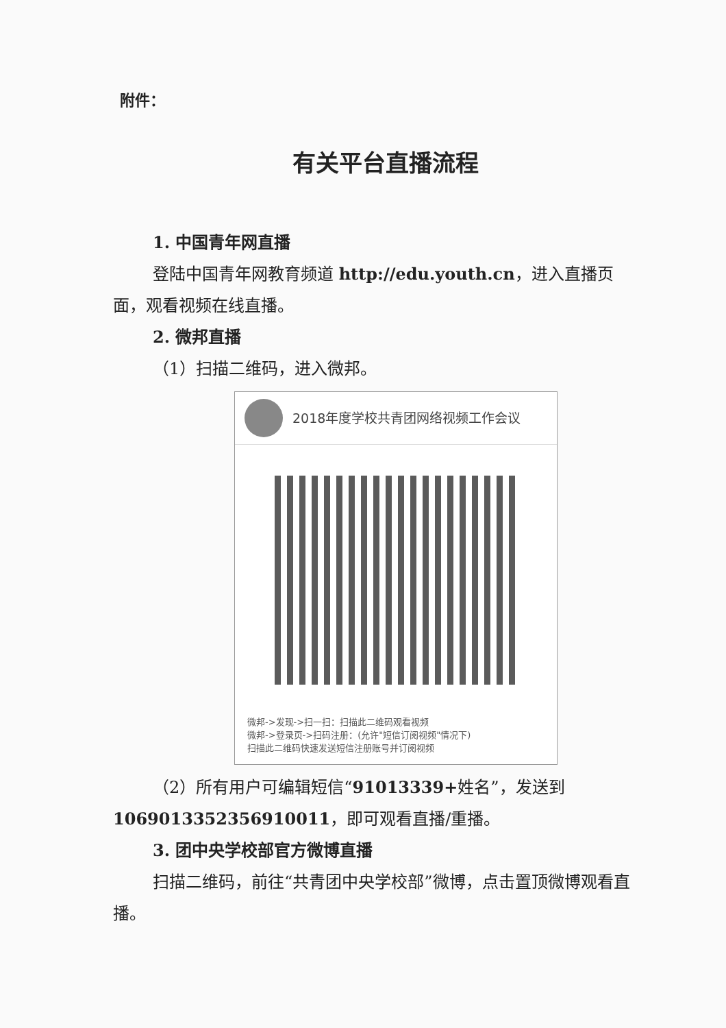附件：
有关平台直播流程
1. 中国青年网直播
登陆中国青年网教育频道 http://edu.youth.cn，进入直播页面，观看视频在线直播。
2. 微邦直播
（1）扫描二维码，进入微邦。
2018年度学校共青团网络视频工作会议
微邦->发现->扫一扫：扫描此二维码观看视频
微邦->登录页->扫码注册：(允许"短信订阅视频"情况下)
扫描此二维码快速发送短信注册账号并订阅视频
（2）所有用户可编辑短信“91013339+姓名”，发送到1069013352356910011，即可观看直播/重播。
3. 团中央学校部官方微博直播
扫描二维码，前往“共青团中央学校部”微博，点击置顶微博观看直播。